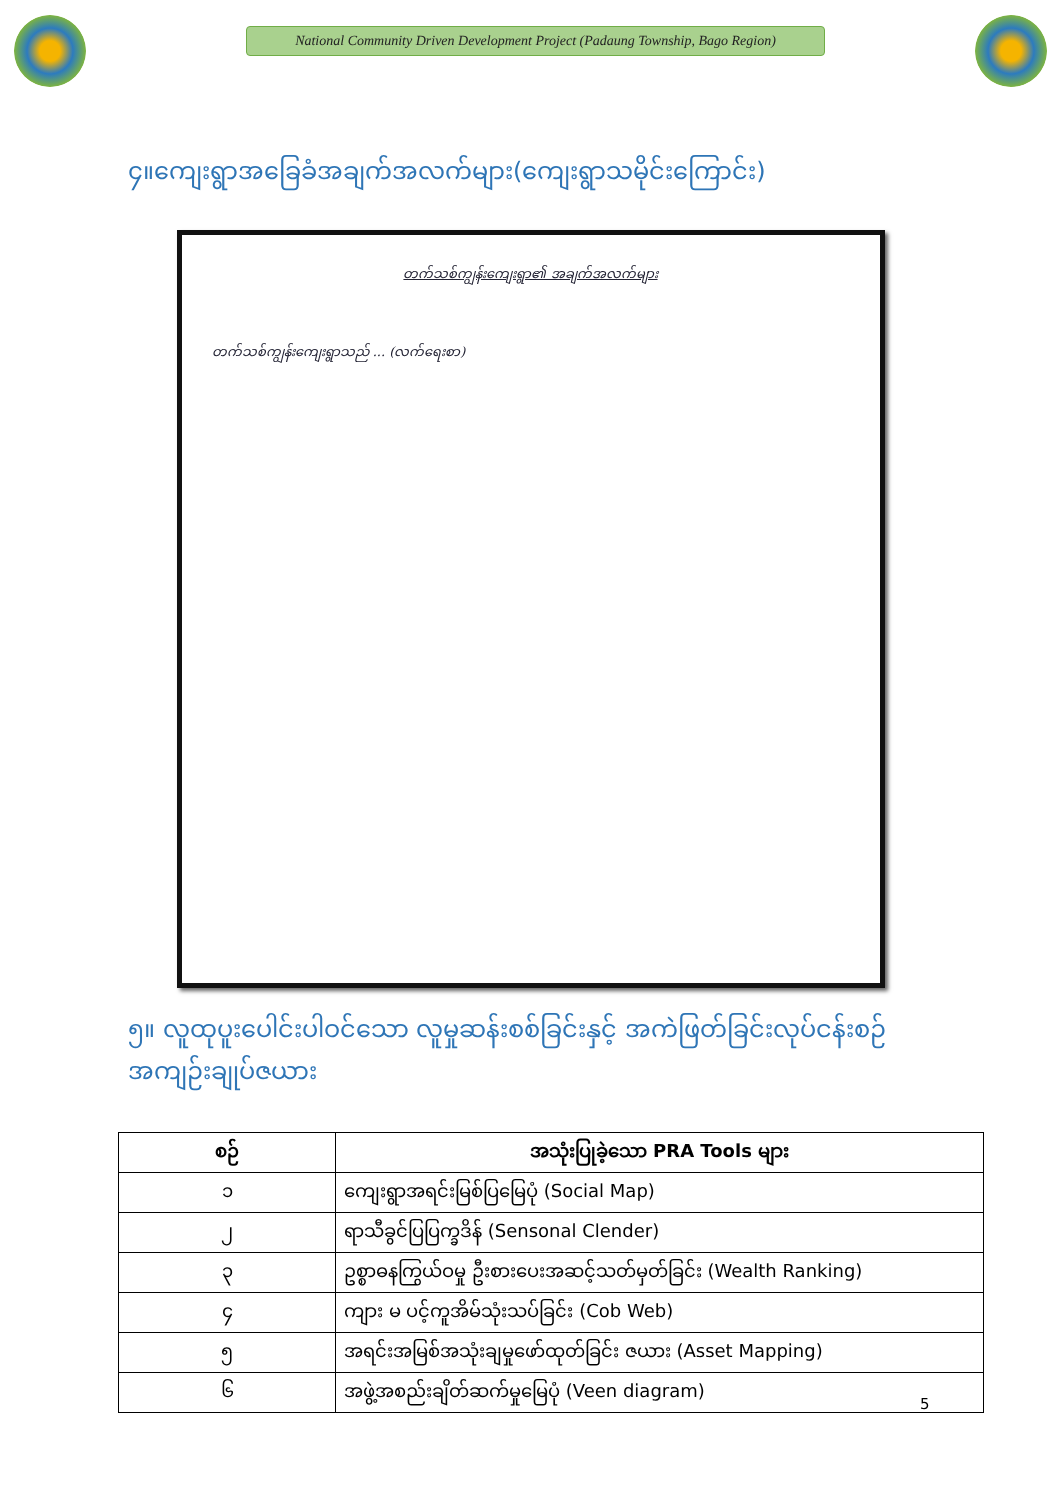National Community Driven Development Project (Padaung Township, Bago Region)
၄။ကျေးရွာအခြေခံအချက်အလက်များ(ကျေးရွာသမိုင်းကြောင်း)
တက်သစ်ကျွန်းကျေးရွာ၏ အချက်အလက်များ
တက်သစ်ကျွန်းကျေးရွာသည် ... (လက်ရေးစာ)
၅။ လူထုပူးပေါင်းပါဝင်သော လူမှုဆန်းစစ်ခြင်းနှင့် အကဲဖြတ်ခြင်းလုပ်ငန်းစဉ်
အကျဉ်းချုပ်ဇယား
| စဉ် | အသုံးပြုခဲ့သော PRA Tools များ |
| --- | --- |
| ၁ | ကျေးရွာအရင်းမြစ်ပြမြေပုံ (Social Map) |
| ၂ | ရာသီခွင်ပြပြက္ခဒိန် (Sensonal Clender) |
| ၃ | ဥစ္စာဓနကြွယ်ဝမှု ဦးစားပေးအဆင့်သတ်မှတ်ခြင်း (Wealth Ranking) |
| ၄ | ကျား မ ပင့်ကူအိမ်သုံးသပ်ခြင်း (Cob Web) |
| ၅ | အရင်းအမြစ်အသုံးချမှုဖော်ထုတ်ခြင်း ဇယား (Asset Mapping) |
| ၆ | အဖွဲ့အစည်းချိတ်ဆက်မှုမြေပုံ (Veen diagram) |
5